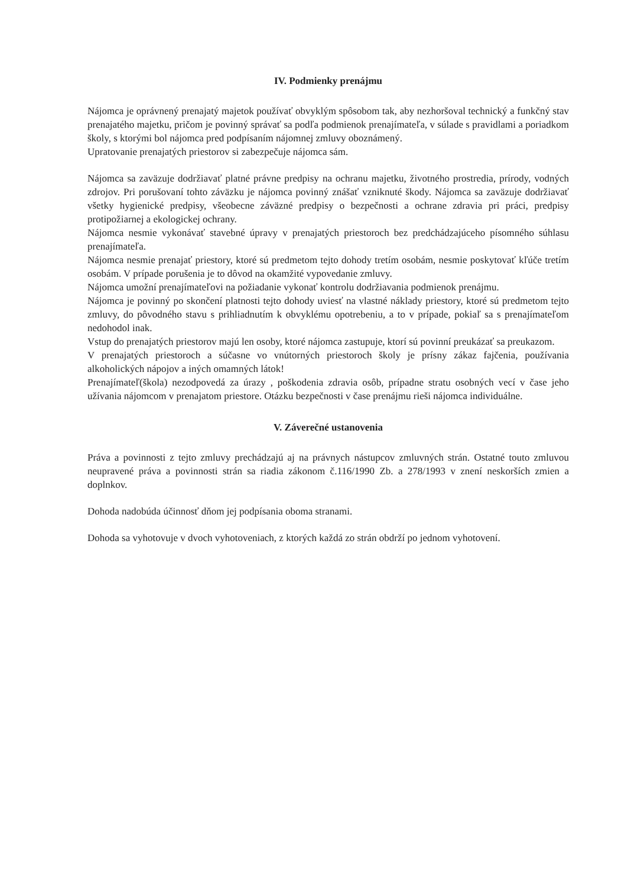IV. Podmienky prenájmu
Nájomca je oprávnený prenajatý majetok používať obvyklým spôsobom tak, aby nezhoršoval technický a funkčný stav prenajatého majetku, pričom je povinný správať sa podľa podmienok prenajímateľa, v súlade s pravidlami a poriadkom školy, s ktorými bol nájomca pred podpísaním nájomnej zmluvy oboznámený.
Upratovanie prenajatých priestorov si zabezpečuje nájomca sám.
Nájomca sa zaväzuje dodržiavať platné právne predpisy na ochranu majetku, životného prostredia, prírody, vodných zdrojov. Pri porušovaní tohto záväzku je nájomca povinný znášať vzniknuté škody. Nájomca sa zaväzuje dodržiavať všetky hygienické predpisy, všeobecne záväzné predpisy o bezpečnosti a ochrane zdravia pri práci, predpisy protipožiarnej a ekologickej ochrany.
Nájomca nesmie vykonávať stavebné úpravy v prenajatých priestoroch bez predchádzajúceho písomného súhlasu prenajímateľa.
Nájomca nesmie prenajať priestory, ktoré sú predmetom tejto dohody tretím osobám, nesmie poskytovať kľúče tretím osobám. V prípade porušenia je to dôvod na okamžité vypovedanie zmluvy.
Nájomca umožní prenajímateľovi na požiadanie vykonať kontrolu dodržiavania podmienok prenájmu.
Nájomca je povinný po skončení platnosti tejto dohody uviesť na vlastné náklady priestory, ktoré sú predmetom tejto zmluvy, do pôvodného stavu s prihliadnutím k obvyklému opotrebeniu, a to v prípade, pokiaľ sa s prenajímateľom nedohodol inak.
Vstup do prenajatých priestorov majú len osoby, ktoré nájomca zastupuje, ktorí sú povinní preukázať sa preukazom.
V prenajatých priestoroch a súčasne vo vnútorných priestoroch školy je prísny zákaz fajčenia, používania alkoholických nápojov a iných omamných látok!
Prenajímateľ(škola) nezodpovedá za úrazy , poškodenia zdravia osôb, prípadne stratu osobných vecí v čase jeho užívania nájomcom v prenajatom priestore. Otázku bezpečnosti v čase prenájmu rieši nájomca individuálne.
V. Záverečné ustanovenia
Práva a povinnosti z tejto zmluvy prechádzajú aj na právnych nástupcov zmluvných strán. Ostatné touto zmluvou neupravené práva a povinnosti strán sa riadia zákonom č.116/1990 Zb. a 278/1993 v znení neskorších zmien a doplnkov.
Dohoda nadobúda účinnosť dňom jej podpísania oboma stranami.
Dohoda sa vyhotovuje v dvoch vyhotoveniach, z ktorých každá zo strán obdrží po jednom vyhotovení.